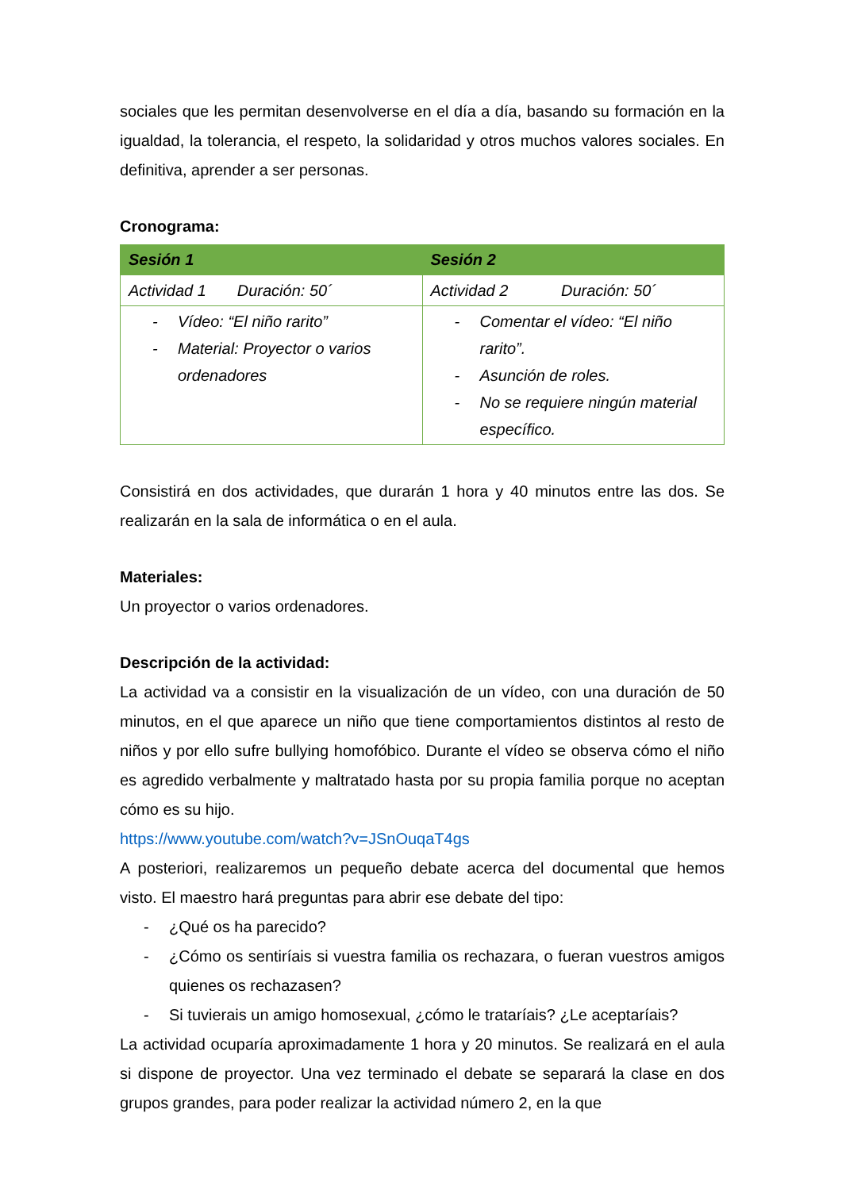sociales que les permitan desenvolverse en el día a día, basando su formación en la igualdad, la tolerancia, el respeto, la solidaridad y otros muchos valores sociales. En definitiva, aprender a ser personas.
Cronograma:
| Sesión 1 | Sesión 2 |
| --- | --- |
| Actividad 1 Duración: 50´ | Actividad 2 Duración: 50´ |
| - Vídeo: “El niño rarito” - Material: Proyector o varios ordenadores | - Comentar el vídeo: “El niño rarito”. - Asunción de roles. - No se requiere ningún material específico. |
Consistirá en dos actividades, que durarán 1 hora y 40 minutos entre las dos. Se realizarán en la sala de informática o en el aula.
Materiales:
Un proyector o varios ordenadores.
Descripción de la actividad:
La actividad va a consistir en la visualización de un vídeo, con una duración de 50 minutos, en el que aparece un niño que tiene comportamientos distintos al resto de niños y por ello sufre bullying homofóbico. Durante el vídeo se observa cómo el niño es agredido verbalmente y maltratado hasta por su propia familia porque no aceptan cómo es su hijo.
https://www.youtube.com/watch?v=JSnOuqaT4gs
A posteriori, realizaremos un pequeño debate acerca del documental que hemos visto. El maestro hará preguntas para abrir ese debate del tipo:
- ¿Qué os ha parecido?
- ¿Cómo os sentiríais si vuestra familia os rechazara, o fueran vuestros amigos quienes os rechazasen?
- Si tuvierais un amigo homosexual, ¿cómo le trataríais? ¿Le aceptaríais?
La actividad ocuparía aproximadamente 1 hora y 20 minutos. Se realizará en el aula si dispone de proyector. Una vez terminado el debate se separará la clase en dos grupos grandes, para poder realizar la actividad número 2, en la que